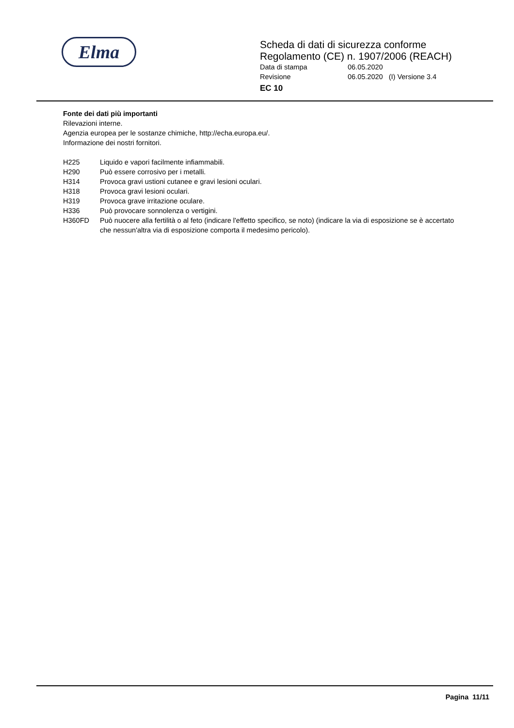Elma
Scheda di dati di sicurezza conforme
Regolamento (CE) n. 1907/2006 (REACH)
Data di stampa 06.05.2020
Revisione 06.05.2020 (I) Versione 3.4
EC 10
Fonte dei dati più importanti
Rilevazioni interne.
Agenzia europea per le sostanze chimiche, http://echa.europa.eu/.
Informazione dei nostri fornitori.
H225 Liquido e vapori facilmente infiammabili.
H290 Può essere corrosivo per i metalli.
H314 Provoca gravi ustioni cutanee e gravi lesioni oculari.
H318 Provoca gravi lesioni oculari.
H319 Provoca grave irritazione oculare.
H336 Può provocare sonnolenza o vertigini.
H360FD Può nuocere alla fertilità o al feto (indicare l'effetto specifico, se noto) (indicare la via di esposizione se è accertato che nessun'altra via di esposizione comporta il medesimo pericolo).
Pagina 11/11